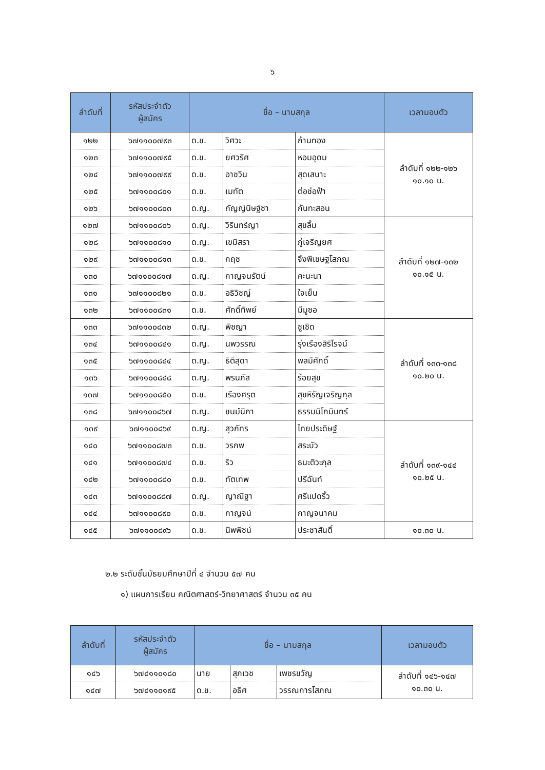๖
| ลำดับที่ | รหัสประจำตัว ผู้สมัคร | ชื่อ – นามสกุล | | | เวลามอบตัว |
| --- | --- | --- | --- | --- | --- |
| ๑๒๒ | ๖๗๑๑๐๐๗๙๓ | ด.ช. | วิศวะ | ก้านทอง | ลำดับที่ ๑๒๒-๑๒๖ ๑๐.๑๐ น. |
| ๑๒๓ | ๖๗๑๑๐๐๗๙๕ | ด.ช. | ยศวริศ | หอมอุดม | |
| ๑๒๔ | ๖๗๑๑๐๐๗๙๙ | ด.ช. | อาชวิน | สุดเสนาะ | |
| ๑๒๕ | ๖๗๑๑๐๐๘๐๑ | ด.ช. | เมทัต | ต่อช่อฟ้า | |
| ๑๒๖ | ๖๗๑๑๐๐๘๐๓ | ด.ญ. | กัญญ์นิษฐ์ชา | กันทะสอน | |
| ๑๒๗ | ๖๗๑๑๐๐๘๐๖ | ด.ญ. | วิรินทร์ญา | สุขลิ้ม | ลำดับที่ ๑๒๗-๑๓๒ ๑๐.๑๕ น. |
| ๑๒๘ | ๖๗๑๑๐๐๘๑๐ | ด.ญ. | เขมิสรา | ภู่เจริญยศ | |
| ๑๒๙ | ๖๗๑๑๐๐๘๑๓ | ด.ช. | กฤช | จึงพิเชษฐโสภณ | |
| ๑๓๐ | ๖๗๑๑๐๐๘๑๗ | ด.ญ. | กาญจนรัตน์ | คะนะนา | |
| ๑๓๑ | ๖๗๑๑๐๐๘๒๑ | ด.ช. | อธิวิชญ์ | ใจเย็น | |
| ๑๓๒ | ๖๗๑๑๐๐๘๓๑ | ด.ช. | ศักดิ์ทิพย์ | มีมูซอ | |
| ๑๓๓ | ๖๗๑๑๐๐๘๓๒ | ด.ญ. | พิชญา | ชูเชิด | ลำดับที่ ๑๓๓-๑๓๘ ๑๐.๒๐ น. |
| ๑๓๔ | ๖๗๑๑๐๐๘๔๑ | ด.ญ. | นพวรรณ | รุ่งเรืองสิริโรจน์ | |
| ๑๓๕ | ๖๗๑๑๐๐๘๔๔ | ด.ญ. | ธิติสุดา | พลมีศักดิ์ | |
| ๑๓๖ | ๖๗๑๑๐๐๘๔๘ | ด.ญ. | พรนภัส | ร้อยสุข | |
| ๑๓๗ | ๖๗๑๑๐๐๘๕๐ | ด.ช. | เรืองศรุต | สุขหิรัญเจริญกุล | |
| ๑๓๘ | ๖๗๑๑๐๐๘๖๗ | ด.ญ. | ชนม์นิภา | ธรรมมิโกมินทร์ | |
| ๑๓๙ | ๖๗๑๑๐๐๘๖๙ | ด.ญ. | สุวภัทร | ไทยประดิษฐ์ | ลำดับที่ ๑๓๙-๑๔๔ ๑๐.๒๕ น. |
| ๑๔๐ | ๖๗๑๑๐๐๘๗๓ | ด.ช. | วรภพ | สระบัว | |
| ๑๔๑ | ๖๗๑๑๐๐๘๗๔ | ด.ช. | ริว | ธนะติวะกุล | |
| ๑๔๒ | ๖๗๑๑๐๐๘๘๐ | ด.ช. | ทัตเทพ | ปรีฉันท์ | |
| ๑๔๓ | ๖๗๑๑๐๐๘๘๗ | ด.ญ. | ญาณิฐา | ศรีแปดริ้ว | |
| ๑๔๔ | ๖๗๑๑๐๐๘๙๐ | ด.ช. | กาญจน์ | กาญจนาคม | |
| ๑๔๕ | ๖๗๑๑๐๐๘๙๖ | ด.ช. | นิพพิชน์ | ประชาสันติ์ | ๑๐.๓๐ น. |
๒.๒ ระดับชั้นมัธยมศึกษาปีที่ ๔ จำนวน ๕๗ คน
๑) แผนการเรียน คณิตศาสตร์-วิทยาศาสตร์ จำนวน ๓๕ คน
| ลำดับที่ | รหัสประจำตัว ผู้สมัคร | ชื่อ – นามสกุล | | | เวลามอบตัว |
| --- | --- | --- | --- | --- | --- |
| ๑๔๖ | ๖๗๔๑๑๐๑๘๐ | นาย | สุภเวช | เพชรขวัญ | ลำดับที่ ๑๔๖-๑๔๗ ๑๐.๓๐ น. |
| ๑๔๗ | ๖๗๔๑๑๐๑๙๕ | ด.ช. | อธิศ | วรรณการโสภณ | |